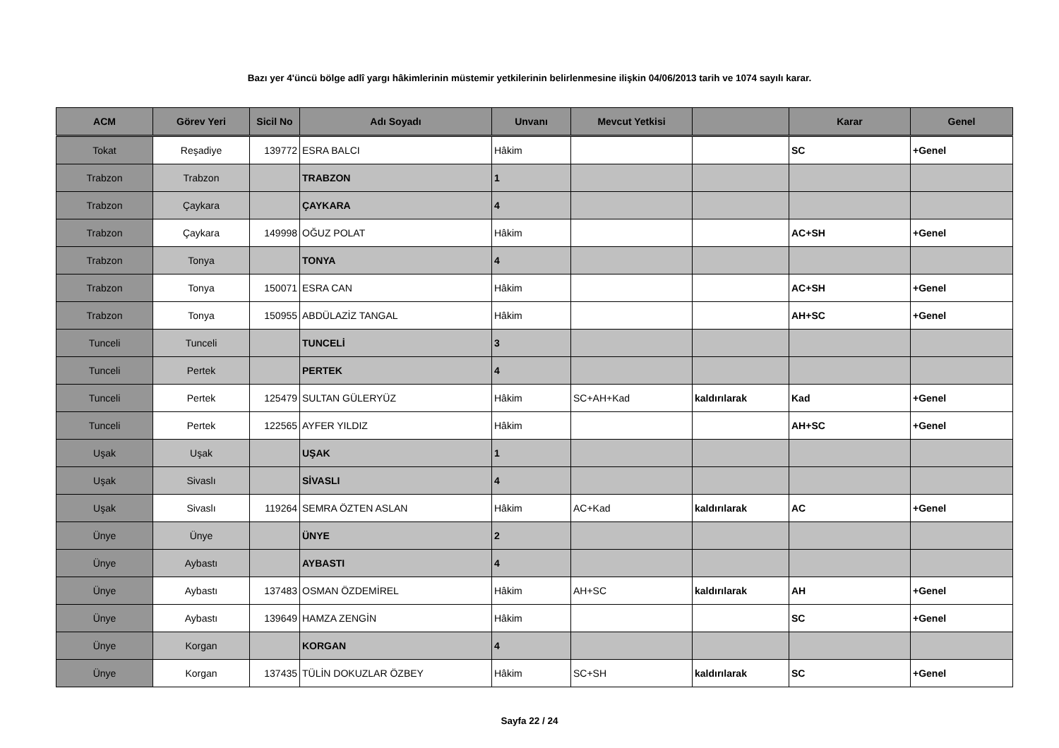Bazı yer 4'üncü bölge adlî yargı hâkimlerinin müstemir yetkilerinin belirlenmesine ilişkin 04/06/2013 tarih ve 1074 sayılı karar.
| ACM | Görev Yeri | Sicil No | Adı Soyadı | Unvanı | Mevcut Yetkisi | | Karar | Genel |
| --- | --- | --- | --- | --- | --- | --- | --- | --- |
| Tokat | Reşadiye | 139772 | ESRA BALCI | Hâkim | | | SC | +Genel |
| Trabzon | Trabzon | | TRABZON | 1 | | | | |
| Trabzon | Çaykara | | ÇAYKARA | 4 | | | | |
| Trabzon | Çaykara | 149998 | OĞUZ POLAT | Hâkim | | | AC+SH | +Genel |
| Trabzon | Tonya | | TONYA | 4 | | | | |
| Trabzon | Tonya | 150071 | ESRA CAN | Hâkim | | | AC+SH | +Genel |
| Trabzon | Tonya | 150955 | ABDÜLAZİZ TANGAL | Hâkim | | | AH+SC | +Genel |
| Tunceli | Tunceli | | TUNCELİ | 3 | | | | |
| Tunceli | Pertek | | PERTEK | 4 | | | | |
| Tunceli | Pertek | 125479 | SULTAN GÜLERYÜZ | Hâkim | SC+AH+Kad | kaldırılarak | Kad | +Genel |
| Tunceli | Pertek | 122565 | AYFER YILDIZ | Hâkim | | | AH+SC | +Genel |
| Uşak | Uşak | | UŞAK | 1 | | | | |
| Uşak | Sivaslı | | SİVASLI | 4 | | | | |
| Uşak | Sivaslı | 119264 | SEMRA ÖZTEN ASLAN | Hâkim | AC+Kad | kaldırılarak | AC | +Genel |
| Ünye | Ünye | | ÜNYE | 2 | | | | |
| Ünye | Aybastı | | AYBASTI | 4 | | | | |
| Ünye | Aybastı | 137483 | OSMAN ÖZDEMİREL | Hâkim | AH+SC | kaldırılarak | AH | +Genel |
| Ünye | Aybastı | 139649 | HAMZA ZENGİN | Hâkim | | | SC | +Genel |
| Ünye | Korgan | | KORGAN | 4 | | | | |
| Ünye | Korgan | 137435 | TÜLİN DOKUZLAR ÖZBEY | Hâkim | SC+SH | kaldırılarak | SC | +Genel |
Sayfa 22 / 24